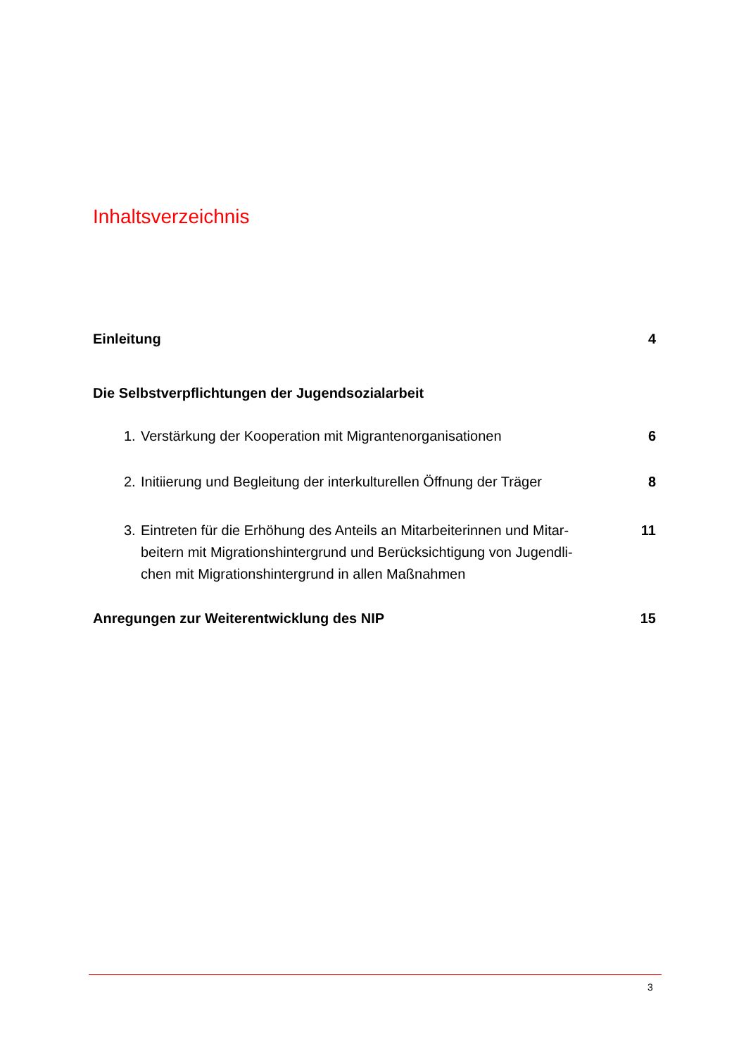Inhaltsverzeichnis
Einleitung 4
Die Selbstverpflichtungen der Jugendsozialarbeit
1. Verstärkung der Kooperation mit Migrantenorganisationen 6
2. Initiierung und Begleitung der interkulturellen Öffnung der Träger 8
3. Eintreten für die Erhöhung des Anteils an Mitarbeiterinnen und Mitar-beitern mit Migrationshintergrund und Berücksichtigung von Jugendli-chen mit Migrationshintergrund in allen Maßnahmen 11
Anregungen zur Weiterentwicklung des NIP 15
3